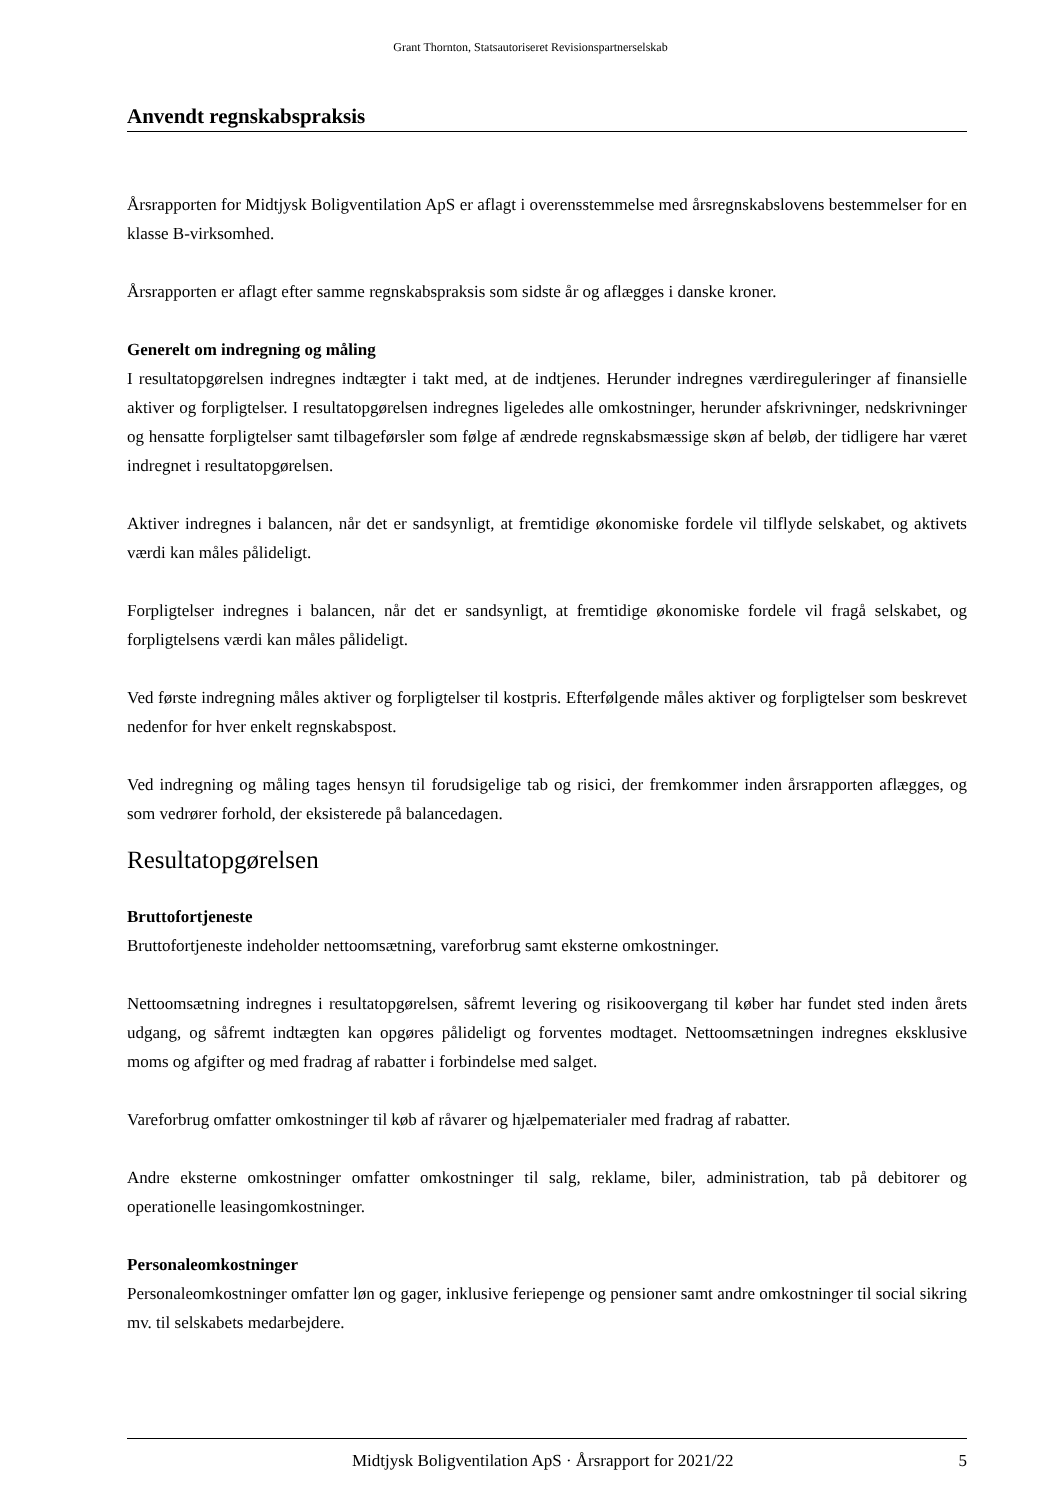Grant Thornton, Statsautoriseret Revisionspartnerselskab
Anvendt regnskabspraksis
Årsrapporten for Midtjysk Boligventilation ApS er aflagt i overensstemmelse med årsregnskabslovens bestemmelser for en klasse B-virksomhed.
Årsrapporten er aflagt efter samme regnskabspraksis som sidste år og aflægges i danske kroner.
Generelt om indregning og måling
I resultatopgørelsen indregnes indtægter i takt med, at de indtjenes. Herunder indregnes værdireguleringer af finansielle aktiver og forpligtelser. I resultatopgørelsen indregnes ligeledes alle omkostninger, herunder afskrivninger, nedskrivninger og hensatte forpligtelser samt tilbageførsler som følge af ændrede regnskabsmæssige skøn af beløb, der tidligere har været indregnet i resultatopgørelsen.
Aktiver indregnes i balancen, når det er sandsynligt, at fremtidige økonomiske fordele vil tilflyde selskabet, og aktivets værdi kan måles pålideligt.
Forpligtelser indregnes i balancen, når det er sandsynligt, at fremtidige økonomiske fordele vil fragå selskabet, og forpligtelsens værdi kan måles pålideligt.
Ved første indregning måles aktiver og forpligtelser til kostpris. Efterfølgende måles aktiver og forpligtelser som beskrevet nedenfor for hver enkelt regnskabspost.
Ved indregning og måling tages hensyn til forudsigelige tab og risici, der fremkommer inden årsrapporten aflægges, og som vedrører forhold, der eksisterede på balancedagen.
Resultatopgørelsen
Bruttofortjeneste
Bruttofortjeneste indeholder nettoomsætning, vareforbrug samt eksterne omkostninger.
Nettoomsætning indregnes i resultatopgørelsen, såfremt levering og risikoovergang til køber har fundet sted inden årets udgang, og såfremt indtægten kan opgøres pålideligt og forventes modtaget. Nettoomsætningen indregnes eksklusive moms og afgifter og med fradrag af rabatter i forbindelse med salget.
Vareforbrug omfatter omkostninger til køb af råvarer og hjælpematerialer med fradrag af rabatter.
Andre eksterne omkostninger omfatter omkostninger til salg, reklame, biler, administration, tab på debitorer og operationelle leasingomkostninger.
Personaleomkostninger
Personaleomkostninger omfatter løn og gager, inklusive feriepenge og pensioner samt andre omkostninger til social sikring mv. til selskabets medarbejdere.
Midtjysk Boligventilation ApS · Årsrapport for 2021/22 5